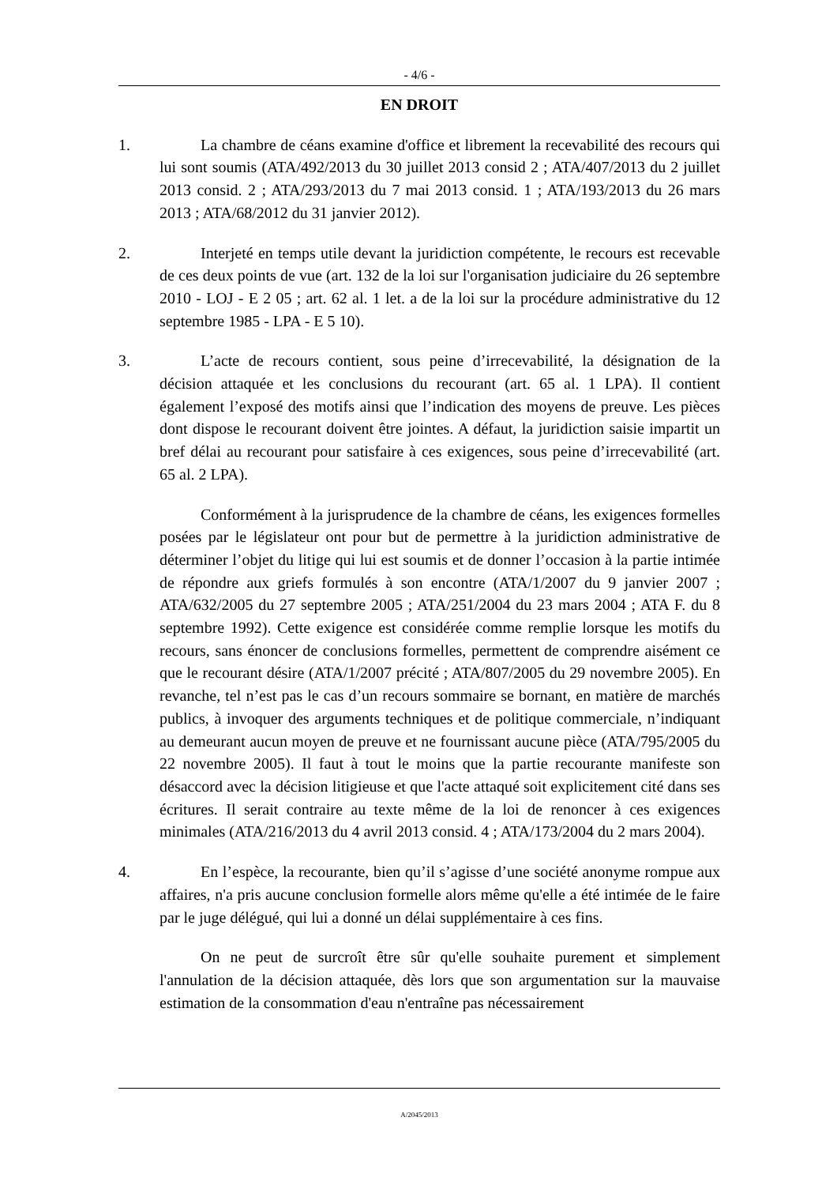- 4/6 -
EN DROIT
1. La chambre de céans examine d'office et librement la recevabilité des recours qui lui sont soumis (ATA/492/2013 du 30 juillet 2013 consid 2 ; ATA/407/2013 du 2 juillet 2013 consid. 2 ; ATA/293/2013 du 7 mai 2013 consid. 1 ; ATA/193/2013 du 26 mars 2013 ; ATA/68/2012 du 31 janvier 2012).
2. Interjeté en temps utile devant la juridiction compétente, le recours est recevable de ces deux points de vue (art. 132 de la loi sur l'organisation judiciaire du 26 septembre 2010 - LOJ - E 2 05 ; art. 62 al. 1 let. a de la loi sur la procédure administrative du 12 septembre 1985 - LPA - E 5 10).
3. L’acte de recours contient, sous peine d’irrecevabilité, la désignation de la décision attaquée et les conclusions du recourant (art. 65 al. 1 LPA). Il contient également l’exposé des motifs ainsi que l’indication des moyens de preuve. Les pièces dont dispose le recourant doivent être jointes. A défaut, la juridiction saisie impartit un bref délai au recourant pour satisfaire à ces exigences, sous peine d’irrecevabilité (art. 65 al. 2 LPA).
Conformément à la jurisprudence de la chambre de céans, les exigences formelles posées par le législateur ont pour but de permettre à la juridiction administrative de déterminer l’objet du litige qui lui est soumis et de donner l’occasion à la partie intimée de répondre aux griefs formulés à son encontre (ATA/1/2007 du 9 janvier 2007 ; ATA/632/2005 du 27 septembre 2005 ; ATA/251/2004 du 23 mars 2004 ; ATA F. du 8 septembre 1992). Cette exigence est considérée comme remplie lorsque les motifs du recours, sans énoncer de conclusions formelles, permettent de comprendre aisément ce que le recourant désire (ATA/1/2007 précité ; ATA/807/2005 du 29 novembre 2005). En revanche, tel n’est pas le cas d’un recours sommaire se bornant, en matière de marchés publics, à invoquer des arguments techniques et de politique commerciale, n’indiquant au demeurant aucun moyen de preuve et ne fournissant aucune pièce (ATA/795/2005 du 22 novembre 2005). Il faut à tout le moins que la partie recourante manifeste son désaccord avec la décision litigieuse et que l'acte attaqué soit explicitement cité dans ses écritures. Il serait contraire au texte même de la loi de renoncer à ces exigences minimales (ATA/216/2013 du 4 avril 2013 consid. 4 ; ATA/173/2004 du 2 mars 2004).
4. En l’espèce, la recourante, bien qu’il s’agisse d’une société anonyme rompue aux affaires, n'a pris aucune conclusion formelle alors même qu'elle a été intimée de le faire par le juge délégué, qui lui a donné un délai supplémentaire à ces fins.
On ne peut de surcroît être sûr qu'elle souhaite purement et simplement l'annulation de la décision attaquée, dès lors que son argumentation sur la mauvaise estimation de la consommation d'eau n'entraîne pas nécessairement
A/2045/2013